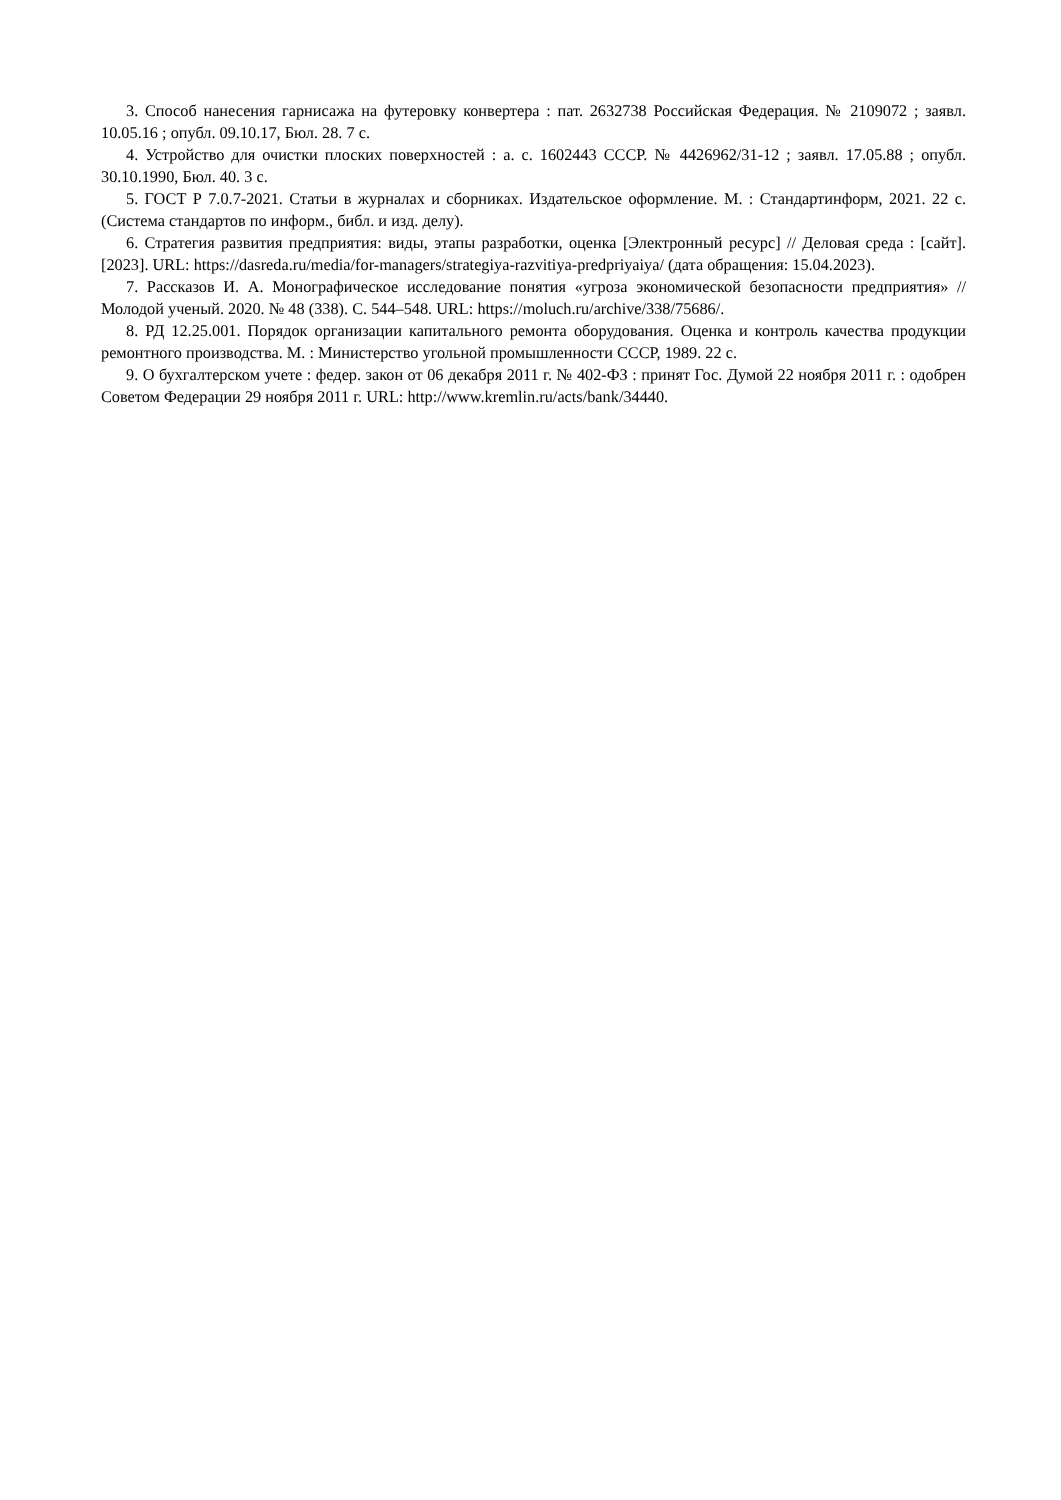3. Способ нанесения гарнисажа на футеровку конвертера : пат. 2632738 Российская Федерация. № 2109072 ; заявл. 10.05.16 ; опубл. 09.10.17, Бюл. 28. 7 с.
4. Устройство для очистки плоских поверхностей : а. с. 1602443 СССР. № 4426962/31-12 ; заявл. 17.05.88 ; опубл. 30.10.1990, Бюл. 40. 3 с.
5. ГОСТ Р 7.0.7-2021. Статьи в журналах и сборниках. Издательское оформление. М. : Стандартинформ, 2021. 22 с. (Система стандартов по информ., библ. и изд. делу).
6. Стратегия развития предприятия: виды, этапы разработки, оценка [Электронный ресурс] // Деловая среда : [сайт]. [2023]. URL: https://dasreda.ru/media/for-managers/strategiya-razvitiya-predpriyaiya/ (дата обращения: 15.04.2023).
7. Рассказов И. А. Монографическое исследование понятия «угроза экономической безопасности предприятия» // Молодой ученый. 2020. № 48 (338). С. 544–548. URL: https://moluch.ru/archive/338/75686/.
8. РД 12.25.001. Порядок организации капитального ремонта оборудования. Оценка и контроль качества продукции ремонтного производства. М. : Министерство угольной промышленности СССР, 1989. 22 с.
9. О бухгалтерском учете : федер. закон от 06 декабря 2011 г. № 402-ФЗ : принят Гос. Думой 22 ноября 2011 г. : одобрен Советом Федерации 29 ноября 2011 г. URL: http://www.kremlin.ru/acts/bank/34440.